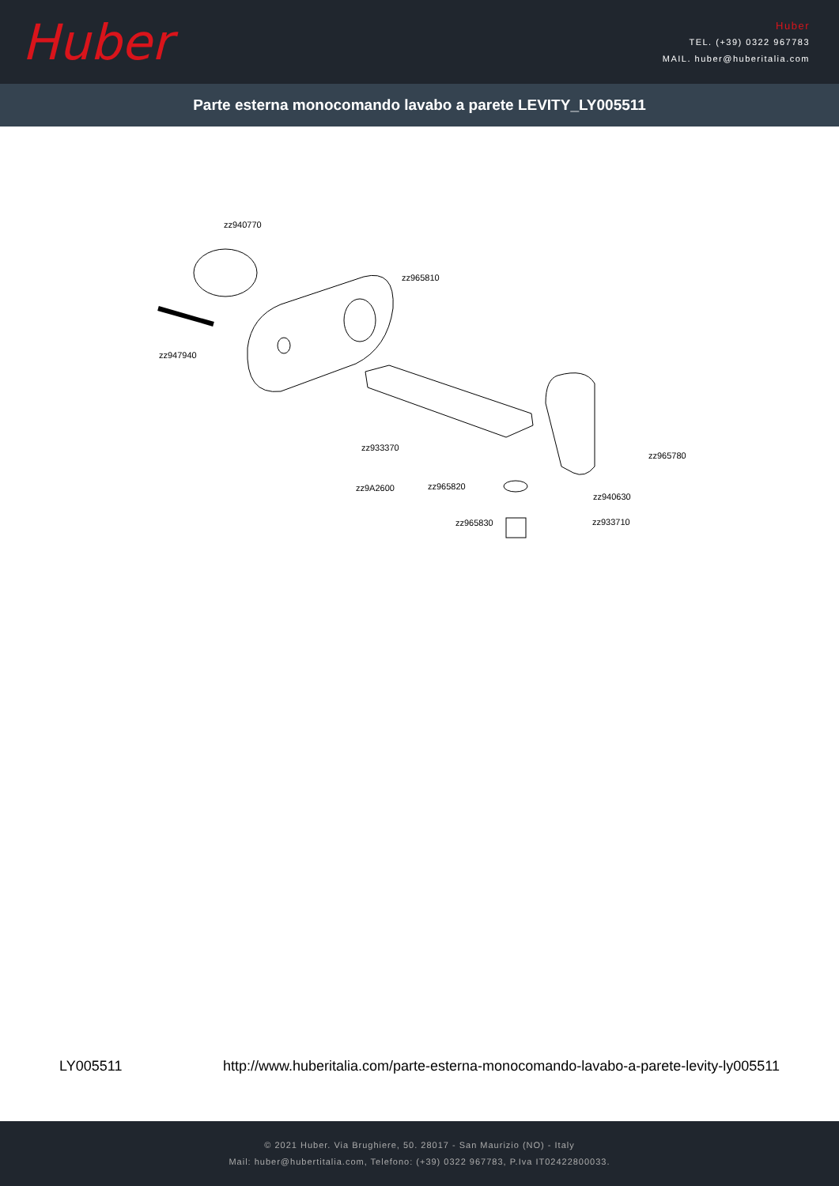Huber
Huber
TEL. (+39) 0322 967783
MAIL. huber@huberitalia.com
Parte esterna monocomando lavabo a parete LEVITY_LY005511
zz940770
zz965810
zz947940
zz933370
zz965780
zz9A2600 zz965820
zz940630
zz965830 zz933710
LY005511 http://www.huberitalia.com/parte-esterna-monocomando-lavabo-a-parete-levity-ly005511
© 2021 Huber. Via Brughiere, 50. 28017 - San Maurizio (NO) - Italy
Mail: huber@hubertitalia.com, Telefono: (+39) 0322 967783, P.Iva IT02422800033.